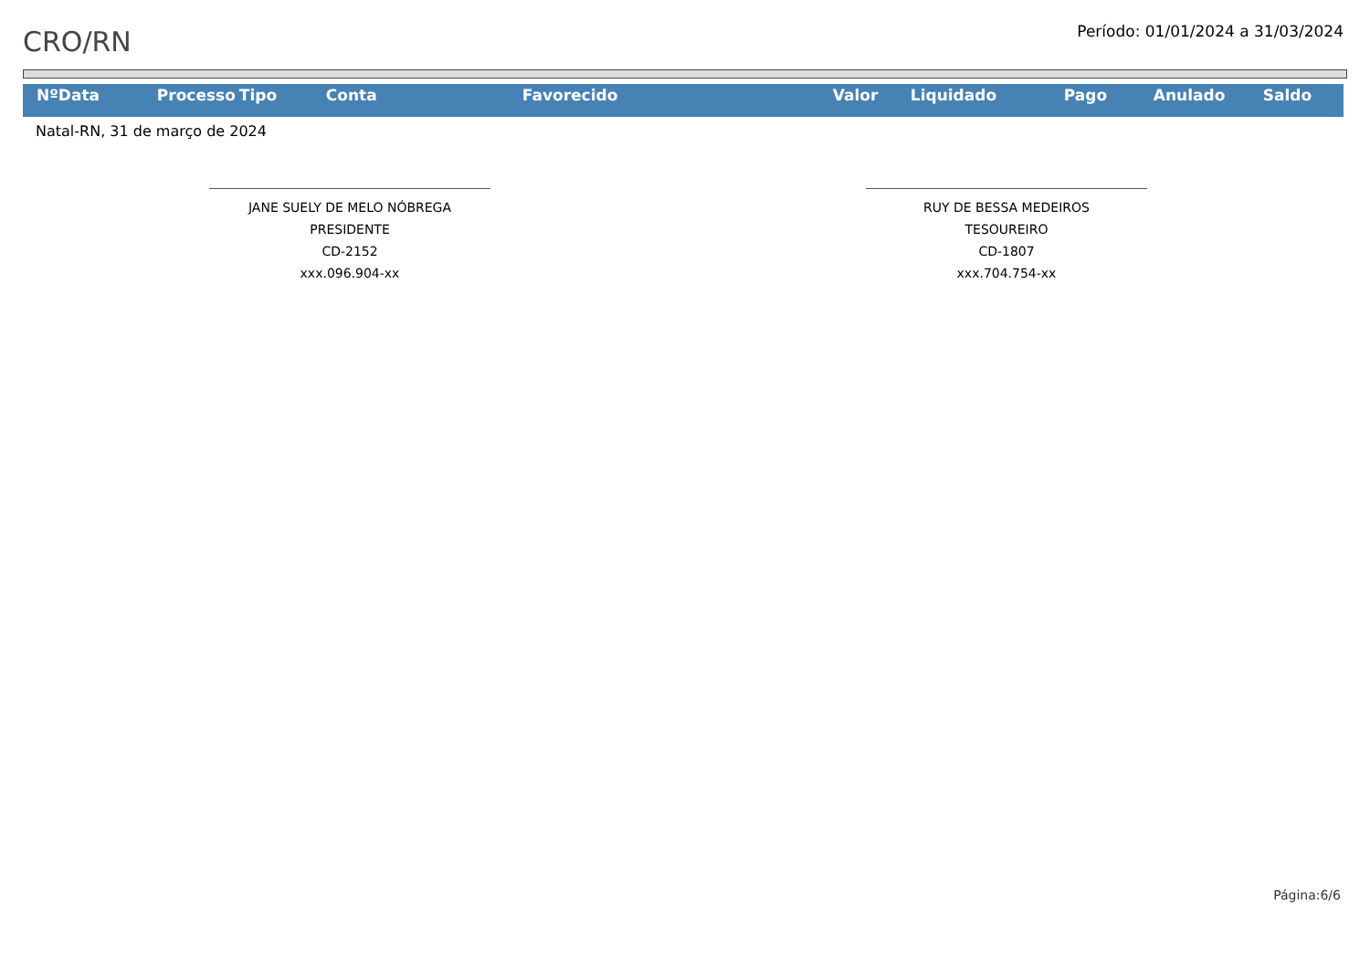CRO/RN
Período: 01/01/2024 a 31/03/2024
| Nº | Data | Processo | Tipo | Conta | Favorecido | Valor | Liquidado | Pago | Anulado | Saldo |
| --- | --- | --- | --- | --- | --- | --- | --- | --- | --- | --- |
Natal-RN, 31 de março de 2024
JANE SUELY DE MELO NÓBREGA
PRESIDENTE
CD-2152
xxx.096.904-xx
RUY DE BESSA MEDEIROS
TESOUREIRO
CD-1807
xxx.704.754-xx
Página:6/6